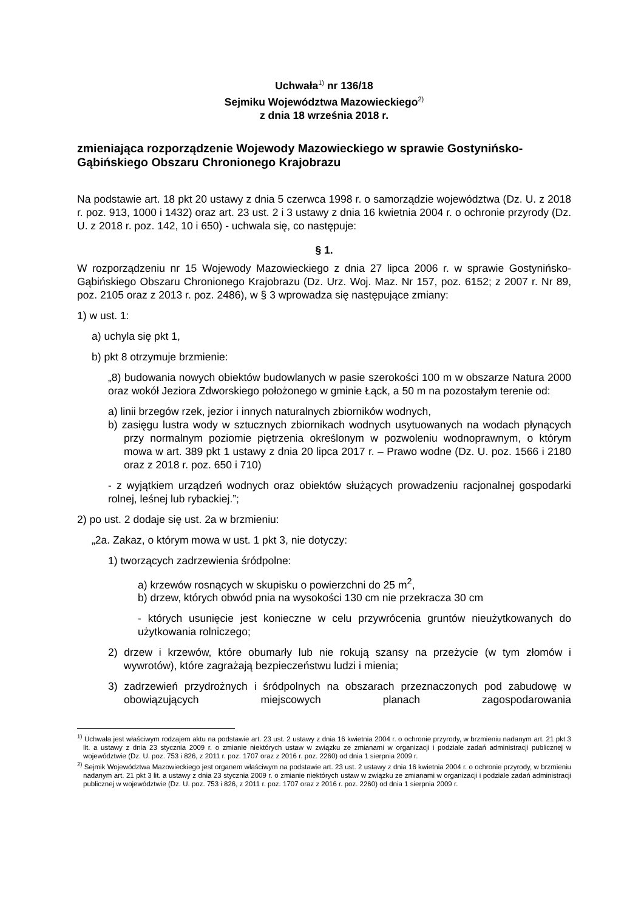Uchwała<sup>1)</sup> nr 136/18
Sejmiku Województwa Mazowieckiego<sup>2)</sup>
z dnia 18 września 2018 r.
zmieniająca rozporządzenie Wojewody Mazowieckiego w sprawie Gostynińsko-Gąbińskiego Obszaru Chronionego Krajobrazu
Na podstawie art. 18 pkt 20 ustawy z dnia 5 czerwca 1998 r. o samorządzie województwa (Dz. U. z 2018 r. poz. 913, 1000 i 1432) oraz art. 23 ust. 2 i 3 ustawy z dnia 16 kwietnia 2004 r. o ochronie przyrody (Dz. U. z 2018 r. poz. 142, 10 i 650) - uchwala się, co następuje:
§ 1.
W rozporządzeniu nr 15 Wojewody Mazowieckiego z dnia 27 lipca 2006 r. w sprawie Gostynińsko-Gąbińskiego Obszaru Chronionego Krajobrazu (Dz. Urz. Woj. Maz. Nr 157, poz. 6152; z 2007 r. Nr 89, poz. 2105 oraz z 2013 r. poz. 2486), w § 3 wprowadza się następujące zmiany:
1) w ust. 1:
a) uchyla się pkt 1,
b) pkt 8 otrzymuje brzmienie:
„8) budowania nowych obiektów budowlanych w pasie szerokości 100 m w obszarze Natura 2000 oraz wokół Jeziora Zdworskiego położonego w gminie Łąck, a 50 m na pozostałym terenie od:
a) linii brzegów rzek, jezior i innych naturalnych zbiorników wodnych,
b) zasięgu lustra wody w sztucznych zbiornikach wodnych usytuowanych na wodach płynących przy normalnym poziomie piętrzenia określonym w pozwoleniu wodnoprawnym, o którym mowa w art. 389 pkt 1 ustawy z dnia 20 lipca 2017 r. – Prawo wodne (Dz. U. poz. 1566 i 2180 oraz z 2018 r. poz. 650 i 710)
- z wyjątkiem urządzeń wodnych oraz obiektów służących prowadzeniu racjonalnej gospodarki rolnej, leśnej lub rybackiej.”;
2) po ust. 2 dodaje się ust. 2a w brzmieniu:
„2a. Zakaz, o którym mowa w ust. 1 pkt 3, nie dotyczy:
1) tworzących zadrzewienia śródpolne:
a) krzewów rosnących w skupisku o powierzchni do 25 m<sup>2</sup>,
b) drzew, których obwód pnia na wysokości 130 cm nie przekracza 30 cm
- których usunięcie jest konieczne w celu przywrócenia gruntów nieużytkowanych do użytkowania rolniczego;
2) drzew i krzewów, które obumarły lub nie rokują szansy na przeżycie (w tym złomów i wywrotów), które zagrażają bezpieczeństwu ludzi i mienia;
3) zadrzewień przydrożnych i śródpolnych na obszarach przeznaczonych pod zabudowę w obowiązujących miejscowych planach zagospodarowania
<sup>1)</sup> Uchwała jest właściwym rodzajem aktu na podstawie art. 23 ust. 2 ustawy z dnia 16 kwietnia 2004 r. o ochronie przyrody, w brzmieniu nadanym art. 21 pkt 3 lit. a ustawy z dnia 23 stycznia 2009 r. o zmianie niektórych ustaw w związku ze zmianami w organizacji i podziale zadań administracji publicznej w województwie (Dz. U. poz. 753 i 826, z 2011 r. poz. 1707 oraz z 2016 r. poz. 2260) od dnia 1 sierpnia 2009 r.
<sup>2)</sup> Sejmik Województwa Mazowieckiego jest organem właściwym na podstawie art. 23 ust. 2 ustawy z dnia 16 kwietnia 2004 r. o ochronie przyrody, w brzmieniu nadanym art. 21 pkt 3 lit. a ustawy z dnia 23 stycznia 2009 r. o zmianie niektórych ustaw w związku ze zmianami w organizacji i podziale zadań administracji publicznej w województwie (Dz. U. poz. 753 i 826, z 2011 r. poz. 1707 oraz z 2016 r. poz. 2260) od dnia 1 sierpnia 2009 r.